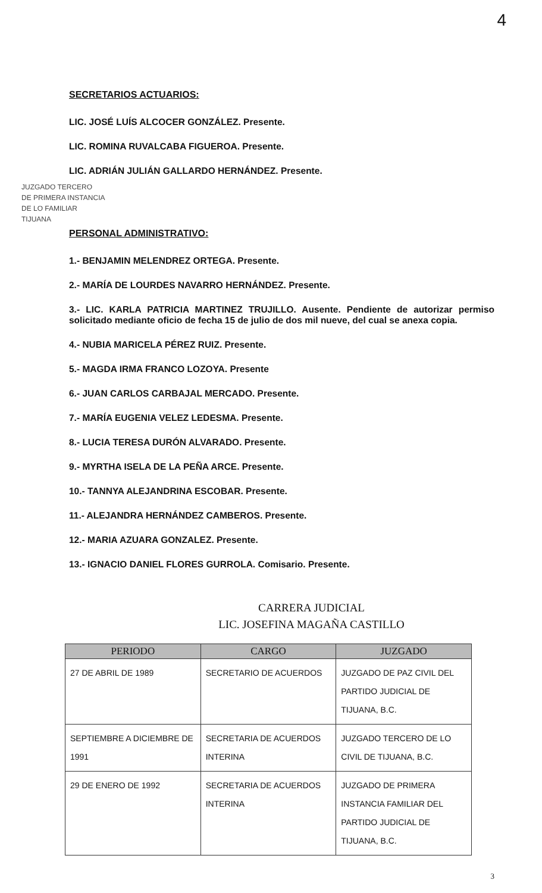4
SECRETARIOS ACTUARIOS:
LIC. JOSÉ LUÍS ALCOCER GONZÁLEZ. Presente.
LIC. ROMINA RUVALCABA FIGUEROA. Presente.
LIC. ADRIÁN JULIÁN GALLARDO HERNÁNDEZ. Presente.
JUZGADO TERCERO
DE PRIMERA INSTANCIA
DE LO FAMILIAR
TIJUANA
PERSONAL ADMINISTRATIVO:
1.- BENJAMIN MELENDREZ ORTEGA. Presente.
2.- MARÍA DE LOURDES NAVARRO HERNÁNDEZ. Presente.
3.- LIC. KARLA PATRICIA MARTINEZ TRUJILLO. Ausente. Pendiente de autorizar permiso solicitado mediante oficio de fecha 15 de julio de dos mil nueve, del cual se anexa copia.
4.- NUBIA MARICELA PÉREZ RUIZ. Presente.
5.- MAGDA IRMA FRANCO LOZOYA. Presente
6.- JUAN CARLOS CARBAJAL MERCADO. Presente.
7.- MARÍA EUGENIA VELEZ LEDESMA. Presente.
8.- LUCIA TERESA DURÓN ALVARADO. Presente.
9.- MYRTHA ISELA DE LA PEÑA ARCE. Presente.
10.- TANNYA ALEJANDRINA ESCOBAR. Presente.
11.- ALEJANDRA HERNÁNDEZ CAMBEROS. Presente.
12.- MARIA AZUARA GONZALEZ. Presente.
13.- IGNACIO DANIEL FLORES GURROLA. Comisario. Presente.
CARRERA JUDICIAL
LIC. JOSEFINA MAGAÑA CASTILLO
| PERIODO | CARGO | JUZGADO |
| --- | --- | --- |
| 27 DE ABRIL DE 1989 | SECRETARIO DE ACUERDOS | JUZGADO DE PAZ CIVIL DEL PARTIDO JUDICIAL DE TIJUANA, B.C. |
| SEPTIEMBRE A DICIEMBRE DE 1991 | SECRETARIA DE ACUERDOS INTERINA | JUZGADO TERCERO DE LO CIVIL DE TIJUANA, B.C. |
| 29 DE ENERO DE 1992 | SECRETARIA DE ACUERDOS INTERINA | JUZGADO DE PRIMERA INSTANCIA FAMILIAR DEL PARTIDO JUDICIAL DE TIJUANA, B.C. |
3